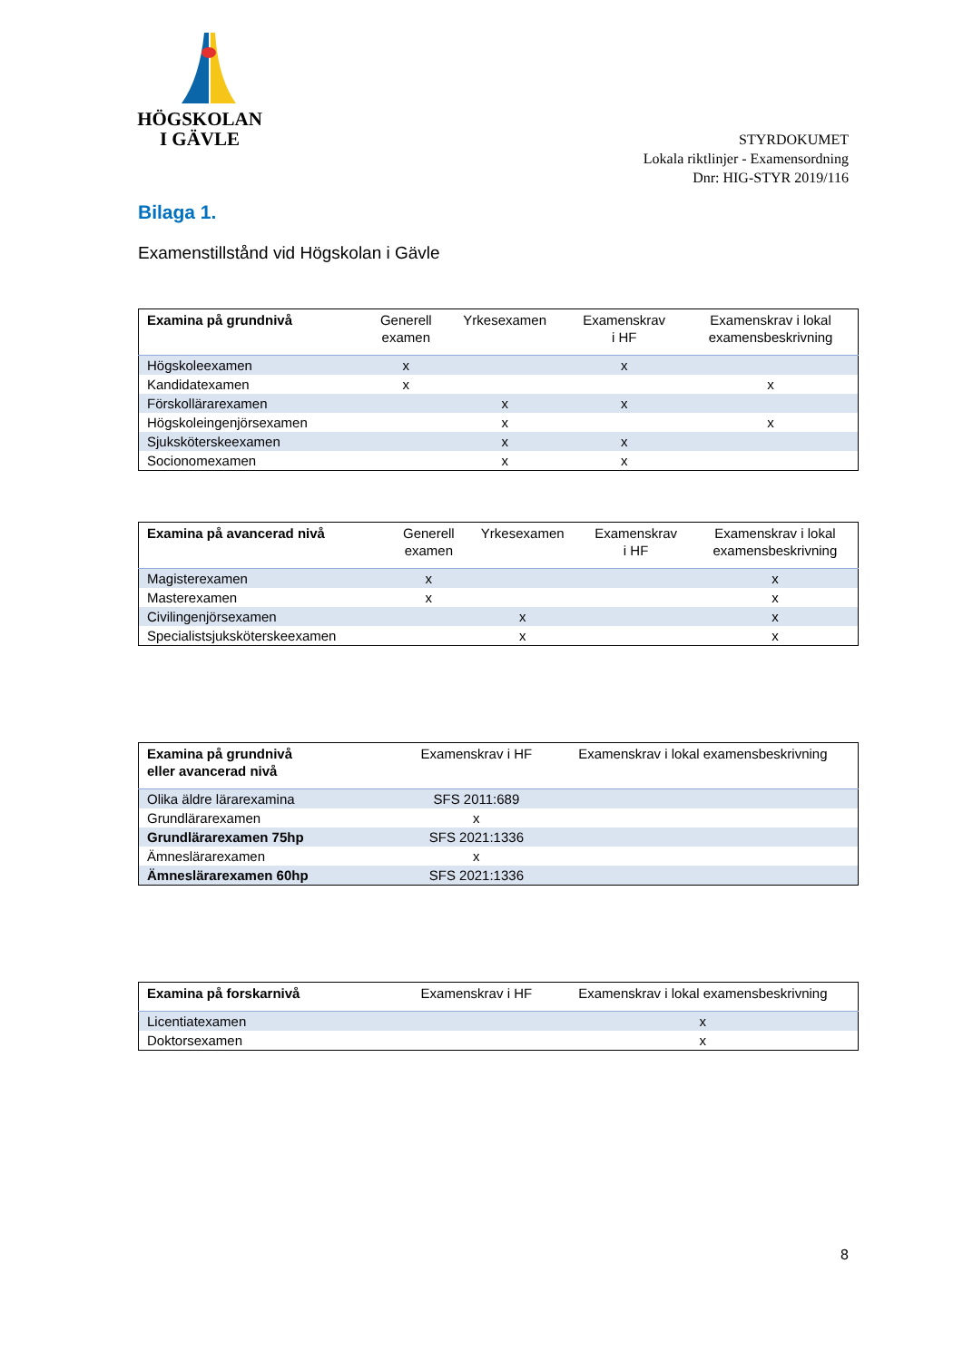HÖGSKOLAN
I GÄVLE
STYRDOKUMET
Lokala riktlinjer - Examensordning
Dnr: HIG-STYR 2019/116
Bilaga 1.
Examenstillstånd vid Högskolan i Gävle
| Examina på grundnivå | Generell examen | Yrkesexamen | Examenskrav i HF | Examenskrav i lokal examensbeskrivning |
| --- | --- | --- | --- | --- |
| Högskoleexamen | x | | x | |
| Kandidatexamen | x | | | x |
| Förskollärarexamen | | x | x | |
| Högskoleingenjörsexamen | | x | | x |
| Sjuksköterskeexamen | | x | x | |
| Socionomexamen | | x | x | |
| Examina på avancerad nivå | Generell examen | Yrkesexamen | Examenskrav i HF | Examenskrav i lokal examensbeskrivning |
| --- | --- | --- | --- | --- |
| Magisterexamen | x | | | x |
| Masterexamen | x | | | x |
| Civilingenjörsexamen | | x | | x |
| Specialistsjuksköterskeexamen | | x | | x |
| Examina på grundnivå eller avancerad nivå | Examenskrav i HF | Examenskrav i lokal examensbeskrivning |
| --- | --- | --- |
| Olika äldre lärarexamina | SFS 2011:689 | |
| Grundlärarexamen | x | |
| Grundlärarexamen 75hp | SFS 2021:1336 | |
| Ämneslärarexamen | x | |
| Ämneslärarexamen 60hp | SFS 2021:1336 | |
| Examina på forskarnivå | Examenskrav i HF | Examenskrav i lokal examensbeskrivning |
| --- | --- | --- |
| Licentiatexamen | | x |
| Doktorsexamen | | x |
8